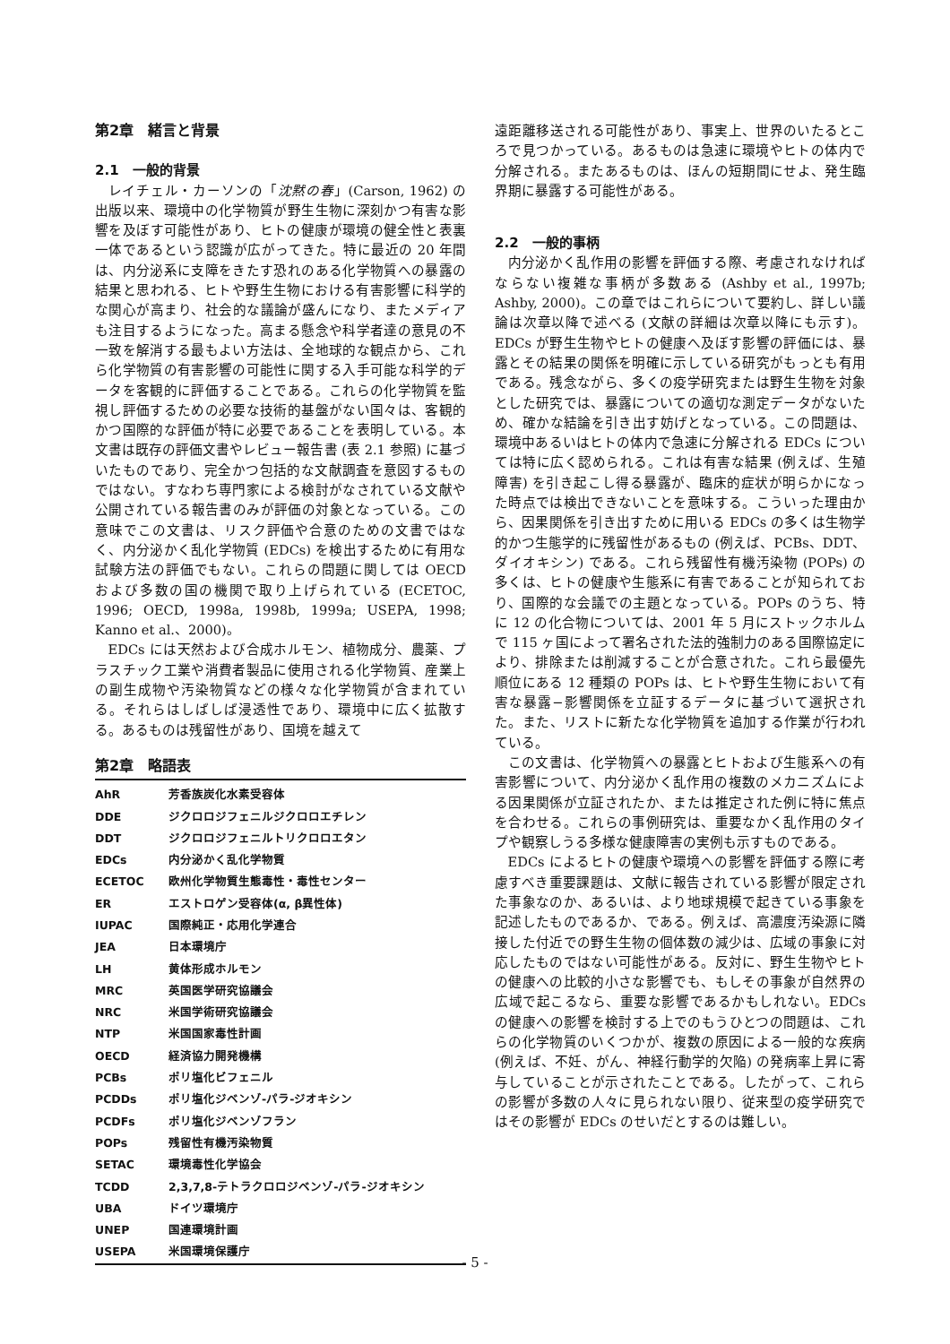第2章　緒言と背景
2.1　一般的背景
レイチェル・カーソンの「沈黙の春」(Carson, 1962) の出版以来、環境中の化学物質が野生生物に深刻かつ有害な影響を及ぼす可能性があり、ヒトの健康が環境の健全性と表裏一体であるという認識が広がってきた。特に最近の 20 年間は、内分泌系に支障をきたす恐れのある化学物質への暴露の結果と思われる、ヒトや野生生物における有害影響に科学的な関心が高まり、社会的な議論が盛んになり、またメディアも注目するようになった。高まる懸念や科学者達の意見の不一致を解消する最もよい方法は、全地球的な観点から、これら化学物質の有害影響の可能性に関する入手可能な科学的データを客観的に評価することである。これらの化学物質を監視し評価するための必要な技術的基盤がない国々は、客観的かつ国際的な評価が特に必要であることを表明している。本文書は既存の評価文書やレビュー報告書 (表 2.1 参照) に基づいたものであり、完全かつ包括的な文献調査を意図するものではない。すなわち専門家による検討がなされている文献や公開されている報告書のみが評価の対象となっている。この意味でこの文書は、リスク評価や合意のための文書ではなく、内分泌かく乱化学物質 (EDCs) を検出するために有用な試験方法の評価でもない。これらの問題に関しては OECD および多数の国の機関で取り上げられている (ECETOC, 1996; OECD, 1998a, 1998b, 1999a; USEPA, 1998; Kanno et al.、2000)。
EDCs には天然および合成ホルモン、植物成分、農薬、プラスチック工業や消費者製品に使用される化学物質、産業上の副生成物や汚染物質などの様々な化学物質が含まれている。それらはしばしば浸透性であり、環境中に広く拡散する。あるものは残留性があり、国境を越えて
第2章　略語表
| AhR | 芳香族炭化水素受容体 |
| DDE | ジクロロジフェニルジクロロエチレン |
| DDT | ジクロロジフェニルトリクロロエタン |
| EDCs | 内分泌かく乱化学物質 |
| ECETOC | 欧州化学物質生態毒性・毒性センター |
| ER | エストロゲン受容体(α, β異性体) |
| IUPAC | 国際純正・応用化学連合 |
| JEA | 日本環境庁 |
| LH | 黄体形成ホルモン |
| MRC | 英国医学研究協議会 |
| NRC | 米国学術研究協議会 |
| NTP | 米国国家毒性計画 |
| OECD | 経済協力開発機構 |
| PCBs | ポリ塩化ビフェニル |
| PCDDs | ポリ塩化ジベンゾ-パラ-ジオキシン |
| PCDFs | ポリ塩化ジベンゾフラン |
| POPs | 残留性有機汚染物質 |
| SETAC | 環境毒性化学協会 |
| TCDD | 2,3,7,8-テトラクロロジベンゾ-パラ-ジオキシン |
| UBA | ドイツ環境庁 |
| UNEP | 国連環境計画 |
| USEPA | 米国環境保護庁 |
遠距離移送される可能性があり、事実上、世界のいたるところで見つかっている。あるものは急速に環境やヒトの体内で分解される。またあるものは、ほんの短期間にせよ、発生臨界期に暴露する可能性がある。
2.2　一般的事柄
内分泌かく乱作用の影響を評価する際、考慮されなければならない複雑な事柄が多数ある (Ashby et al., 1997b; Ashby, 2000)。この章ではこれらについて要約し、詳しい議論は次章以降で述べる (文献の詳細は次章以降にも示す)。EDCs が野生生物やヒトの健康へ及ぼす影響の評価には、暴露とその結果の関係を明確に示している研究がもっとも有用である。残念ながら、多くの疫学研究または野生生物を対象とした研究では、暴露についての適切な測定データがないため、確かな結論を引き出す妨げとなっている。この問題は、環境中あるいはヒトの体内で急速に分解される EDCs については特に広く認められる。これは有害な結果 (例えば、生殖障害) を引き起こし得る暴露が、臨床的症状が明らかになった時点では検出できないことを意味する。こういった理由から、因果関係を引き出すために用いる EDCs の多くは生物学的かつ生態学的に残留性があるもの (例えば、PCBs、DDT、ダイオキシン) である。これら残留性有機汚染物 (POPs) の多くは、ヒトの健康や生態系に有害であることが知られており、国際的な会議での主題となっている。POPs のうち、特に 12 の化合物については、2001 年 5 月にストックホルムで 115 ヶ国によって署名された法的強制力のある国際協定により、排除または削減することが合意された。これら最優先順位にある 12 種類の POPs は、ヒトや野生生物において有害な暴露−影響関係を立証するデータに基づいて選択された。また、リストに新たな化学物質を追加する作業が行われている。
この文書は、化学物質への暴露とヒトおよび生態系への有害影響について、内分泌かく乱作用の複数のメカニズムによる因果関係が立証されたか、または推定された例に特に焦点を合わせる。これらの事例研究は、重要なかく乱作用のタイプや観察しうる多様な健康障害の実例も示すものである。
EDCs によるヒトの健康や環境への影響を評価する際に考慮すべき重要課題は、文献に報告されている影響が限定された事象なのか、あるいは、より地球規模で起きている事象を記述したものであるか、である。例えば、高濃度汚染源に隣接した付近での野生生物の個体数の減少は、広域の事象に対応したものではない可能性がある。反対に、野生生物やヒトの健康への比較的小さな影響でも、もしその事象が自然界の広域で起こるなら、重要な影響であるかもしれない。EDCs の健康への影響を検討する上でのもうひとつの問題は、これらの化学物質のいくつかが、複数の原因による一般的な疾病 (例えば、不妊、がん、神経行動学的欠陥) の発病率上昇に寄与していることが示されたことである。したがって、これらの影響が多数の人々に見られない限り、従来型の疫学研究ではその影響が EDCs のせいだとするのは難しい。
- 5 -